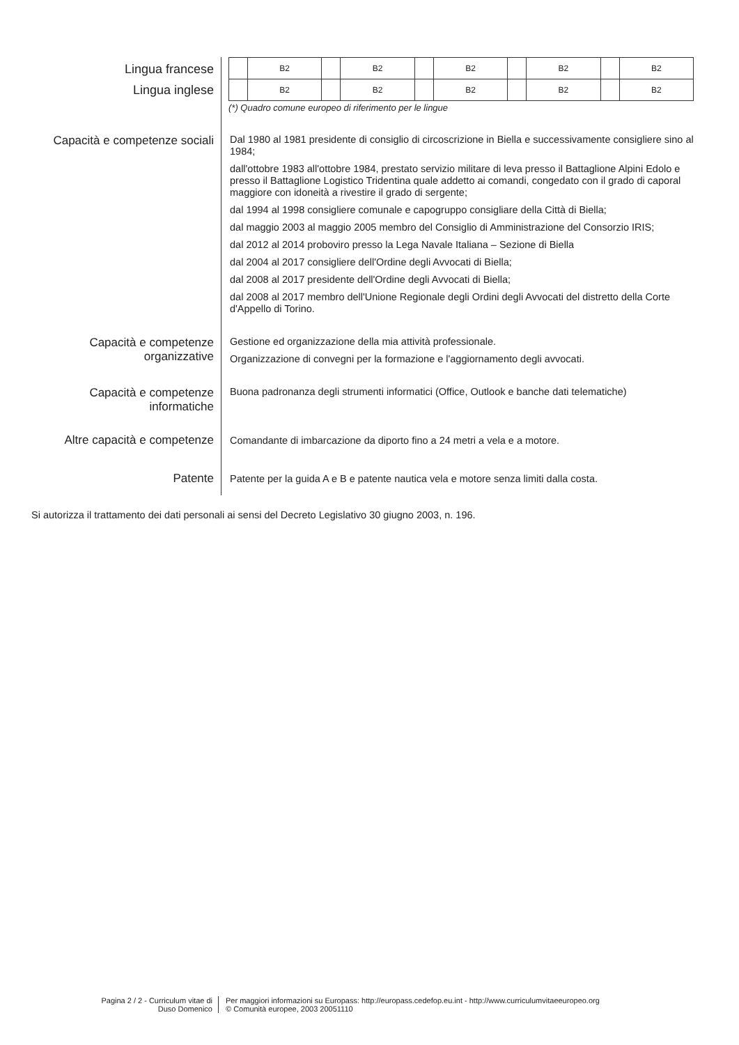Lingua francese
Lingua inglese
| | B2 | | B2 | | B2 | | B2 | | B2 |
| | B2 | | B2 | | B2 | | B2 | | B2 |
(*) Quadro comune europeo di riferimento per le lingue
Capacità e competenze sociali
Dal 1980 al 1981 presidente di consiglio di circoscrizione in Biella e successivamente consigliere sino al 1984;
dall'ottobre 1983 all'ottobre 1984, prestato servizio militare di leva presso il Battaglione Alpini Edolo e presso il Battaglione Logistico Tridentina quale addetto ai comandi, congedato con il grado di caporal maggiore con idoneità a rivestire il grado di sergente;
dal 1994 al 1998 consigliere comunale e capogruppo consigliare della Città di Biella;
dal maggio 2003 al maggio 2005 membro del Consiglio di Amministrazione del Consorzio IRIS;
dal 2012 al 2014 proboviro presso la Lega Navale Italiana – Sezione di Biella
dal 2004 al 2017 consigliere dell'Ordine degli Avvocati di Biella;
dal 2008 al 2017 presidente dell'Ordine degli Avvocati di Biella;
dal 2008 al 2017 membro dell'Unione Regionale degli Ordini degli Avvocati del distretto della Corte d'Appello di Torino.
Capacità e competenze
organizzative
Gestione ed organizzazione della mia attività professionale.
Organizzazione di convegni per la formazione e l'aggiornamento degli avvocati.
Capacità e competenze
informatiche
Buona padronanza degli strumenti informatici (Office, Outlook e banche dati telematiche)
Altre capacità e competenze
Comandante di imbarcazione da diporto fino a 24 metri a vela e a motore.
Patente
Patente per la guida A e B e patente nautica vela e motore senza limiti dalla costa.
Si autorizza il trattamento dei dati personali ai sensi del Decreto Legislativo 30 giugno 2003, n. 196.
Pagina 2 / 2 - Curriculum vitae di
Duso Domenico
Per maggiori informazioni su Europass: http://europass.cedefop.eu.int - http://www.curriculumvitaeeuropeo.org
© Comunità europee, 2003 20051110